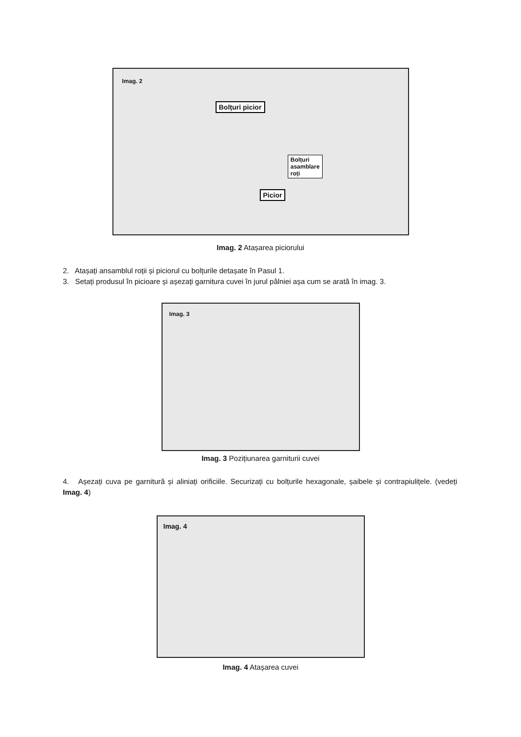Imag. 2
Bolțuri picior
Bolțuri
asamblare
roți
Picior
Imag. 2 Atașarea piciorului
2. Atașați ansamblul roții și piciorul cu bolțurile detașate în Pasul 1.
3. Setați produsul în picioare și așezați garnitura cuvei în jurul pâlniei așa cum se arată în imag. 3.
Imag. 3
Imag. 3 Pozițiunarea garniturii cuvei
4. Așezați cuva pe garnitură și aliniați orificiile. Securizați cu bolțurile hexagonale, șaibele și contrapiulițele. (vedeți Imag. 4)
Imag. 4
Imag. 4 Atașarea cuvei